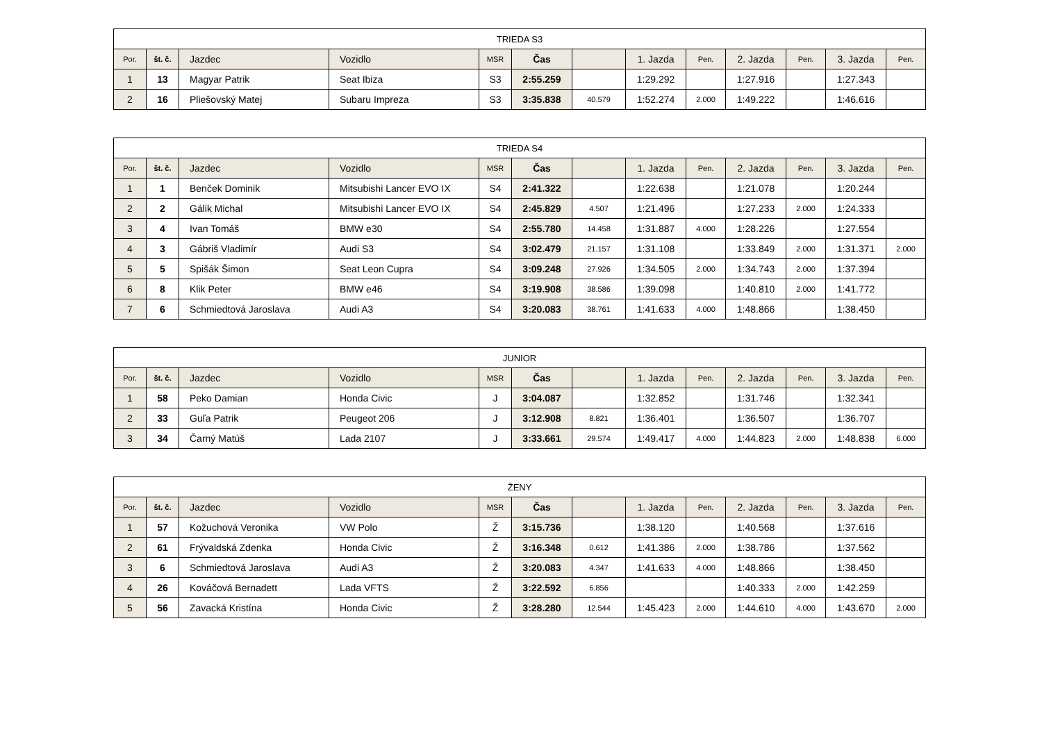| TRIEDA S3 | | | | | | | | | | | | |
| --- | --- | --- | --- | --- | --- | --- | --- | --- | --- | --- | --- | --- |
| Por. | št. č. | Jazdec | Vozidlo | MSR | Čas | | 1. Jazda | Pen. | 2. Jazda | Pen. | 3. Jazda | Pen. |
| 1 | 13 | Magyar Patrik | Seat Ibiza | S3 | 2:55.259 | | 1:29.292 | | 1:27.916 | | 1:27.343 | |
| 2 | 16 | Pliešovský Matej | Subaru Impreza | S3 | 3:35.838 | 40.579 | 1:52.274 | 2.000 | 1:49.222 | | 1:46.616 | |
| TRIEDA S4 | | | | | | | | | | | | |
| --- | --- | --- | --- | --- | --- | --- | --- | --- | --- | --- | --- | --- |
| Por. | št. č. | Jazdec | Vozidlo | MSR | Čas | | 1. Jazda | Pen. | 2. Jazda | Pen. | 3. Jazda | Pen. |
| 1 | 1 | Benček Dominik | Mitsubishi Lancer EVO IX | S4 | 2:41.322 | | 1:22.638 | | 1:21.078 | | 1:20.244 | |
| 2 | 2 | Gálik Michal | Mitsubishi Lancer EVO IX | S4 | 2:45.829 | 4.507 | 1:21.496 | | 1:27.233 | 2.000 | 1:24.333 | |
| 3 | 4 | Ivan Tomáš | BMW e30 | S4 | 2:55.780 | 14.458 | 1:31.887 | 4.000 | 1:28.226 | | 1:27.554 | |
| 4 | 3 | Gábriš Vladimír | Audi S3 | S4 | 3:02.479 | 21.157 | 1:31.108 | | 1:33.849 | 2.000 | 1:31.371 | 2.000 |
| 5 | 5 | Spišák Šimon | Seat Leon Cupra | S4 | 3:09.248 | 27.926 | 1:34.505 | 2.000 | 1:34.743 | 2.000 | 1:37.394 | |
| 6 | 8 | Klik Peter | BMW e46 | S4 | 3:19.908 | 38.586 | 1:39.098 | | 1:40.810 | 2.000 | 1:41.772 | |
| 7 | 6 | Schmiedtová Jaroslava | Audi A3 | S4 | 3:20.083 | 38.761 | 1:41.633 | 4.000 | 1:48.866 | | 1:38.450 | |
| JUNIOR | | | | | | | | | | | | |
| --- | --- | --- | --- | --- | --- | --- | --- | --- | --- | --- | --- | --- |
| Por. | št. č. | Jazdec | Vozidlo | MSR | Čas | | 1. Jazda | Pen. | 2. Jazda | Pen. | 3. Jazda | Pen. |
| 1 | 58 | Peko Damian | Honda Civic | J | 3:04.087 | | 1:32.852 | | 1:31.746 | | 1:32.341 | |
| 2 | 33 | Guľa Patrik | Peugeot 206 | J | 3:12.908 | 8.821 | 1:36.401 | | 1:36.507 | | 1:36.707 | |
| 3 | 34 | Čarný Matúš | Lada 2107 | J | 3:33.661 | 29.574 | 1:49.417 | 4.000 | 1:44.823 | 2.000 | 1:48.838 | 6.000 |
| ŽENY | | | | | | | | | | | | |
| --- | --- | --- | --- | --- | --- | --- | --- | --- | --- | --- | --- | --- |
| Por. | št. č. | Jazdec | Vozidlo | MSR | Čas | | 1. Jazda | Pen. | 2. Jazda | Pen. | 3. Jazda | Pen. |
| 1 | 57 | Kožuchová Veronika | VW Polo | Ž | 3:15.736 | | 1:38.120 | | 1:40.568 | | 1:37.616 | |
| 2 | 61 | Frývaldská Zdenka | Honda Civic | Ž | 3:16.348 | 0.612 | 1:41.386 | 2.000 | 1:38.786 | | 1:37.562 | |
| 3 | 6 | Schmiedtová Jaroslava | Audi A3 | Ž | 3:20.083 | 4.347 | 1:41.633 | 4.000 | 1:48.866 | | 1:38.450 | |
| 4 | 26 | Kováčová Bernadett | Lada VFTS | Ž | 3:22.592 | 6.856 | | | 1:40.333 | 2.000 | 1:42.259 | |
| 5 | 56 | Zavacká Kristína | Honda Civic | Ž | 3:28.280 | 12.544 | 1:45.423 | 2.000 | 1:44.610 | 4.000 | 1:43.670 | 2.000 |